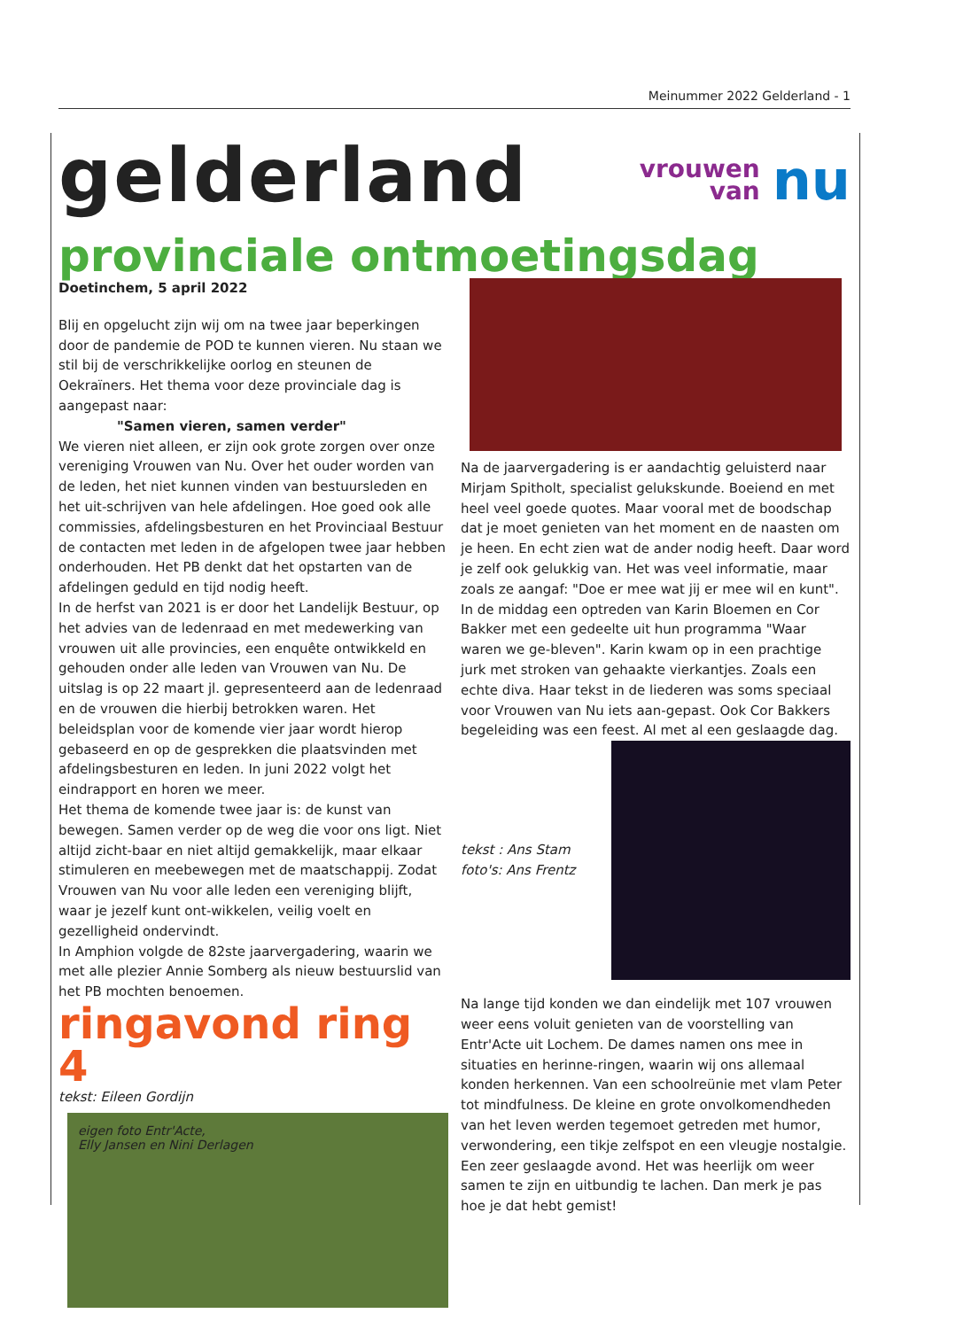Meinummer 2022 Gelderland - 1
gelderland
vrouwen
van nu
provinciale ontmoetingsdag
Doetinchem, 5 april 2022
Blij en opgelucht zijn wij om na twee jaar beperkingen door de pandemie de POD te kunnen vieren. Nu staan we stil bij de verschrikkelijke oorlog en steunen de Oekraïners. Het thema voor deze provinciale dag is aangepast naar:
"Samen vieren, samen verder"
We vieren niet alleen, er zijn ook grote zorgen over onze vereniging Vrouwen van Nu. Over het ouder worden van de leden, het niet kunnen vinden van bestuursleden en het uit-schrijven van hele afdelingen. Hoe goed ook alle commissies, afdelingsbesturen en het Provinciaal Bestuur de contacten met leden in de afgelopen twee jaar hebben onderhouden. Het PB denkt dat het opstarten van de afdelingen geduld en tijd nodig heeft.
In de herfst van 2021 is er door het Landelijk Bestuur, op het advies van de ledenraad en met medewerking van vrouwen uit alle provincies, een enquête ontwikkeld en gehouden onder alle leden van Vrouwen van Nu. De uitslag is op 22 maart jl. gepresenteerd aan de ledenraad en de vrouwen die hierbij betrokken waren. Het beleidsplan voor de komende vier jaar wordt hierop gebaseerd en op de gesprekken die plaatsvinden met afdelingsbesturen en leden. In juni 2022 volgt het eindrapport en horen we meer.
Het thema de komende twee jaar is: de kunst van bewegen. Samen verder op de weg die voor ons ligt. Niet altijd zicht-baar en niet altijd gemakkelijk, maar elkaar stimuleren en meebewegen met de maatschappij. Zodat Vrouwen van Nu voor alle leden een vereniging blijft, waar je jezelf kunt ont-wikkelen, veilig voelt en gezelligheid ondervindt.
In Amphion volgde de 82ste jaarvergadering, waarin we met alle plezier Annie Somberg als nieuw bestuurslid van het PB mochten benoemen.
ringavond ring 4
tekst: Eileen Gordijn
eigen foto Entr'Acte,
Elly Jansen en Nini Derlagen
Na de jaarvergadering is er aandachtig geluisterd naar Mirjam Spitholt, specialist gelukskunde. Boeiend en met heel veel goede quotes. Maar vooral met de boodschap dat je moet genieten van het moment en de naasten om je heen. En echt zien wat de ander nodig heeft. Daar word je zelf ook gelukkig van. Het was veel informatie, maar zoals ze aangaf: "Doe er mee wat jij er mee wil en kunt".
In de middag een optreden van Karin Bloemen en Cor Bakker met een gedeelte uit hun programma "Waar waren we ge-bleven". Karin kwam op in een prachtige jurk met stroken van gehaakte vierkantjes. Zoals een echte diva. Haar tekst in de liederen was soms speciaal voor Vrouwen van Nu iets aan-gepast. Ook Cor Bakkers begeleiding was een feest. Al met al een geslaagde dag.
tekst : Ans Stam
foto's: Ans Frentz
Na lange tijd konden we dan eindelijk met 107 vrouwen weer eens voluit genieten van de voorstelling van Entr'Acte uit Lochem. De dames namen ons mee in situaties en herinne-ringen, waarin wij ons allemaal konden herkennen. Van een schoolreünie met vlam Peter tot mindfulness. De kleine en grote onvolkomendheden van het leven werden tegemoet getreden met humor, verwondering, een tikje zelfspot en een vleugje nostalgie. Een zeer geslaagde avond. Het was heerlijk om weer samen te zijn en uitbundig te lachen. Dan merk je pas hoe je dat hebt gemist!